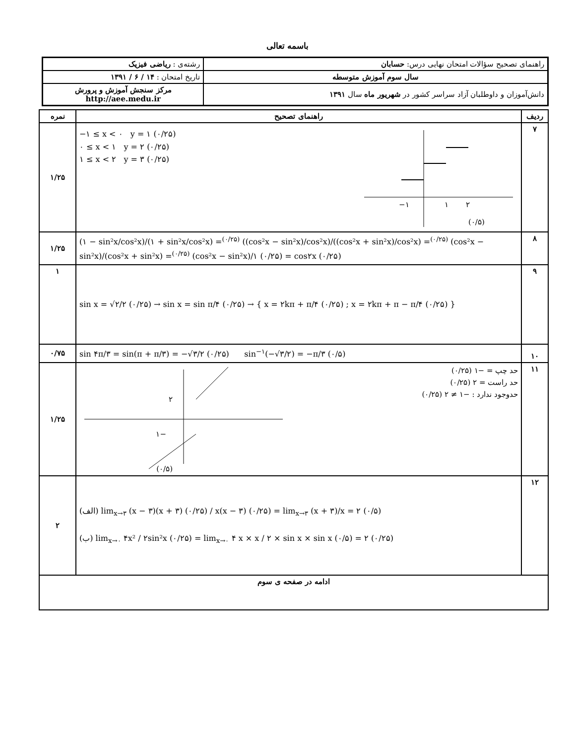باسمه تعالی
| راهنمای تصحیح سؤالات امتحان نهایی درس: حسابان | رشته‌ی : ریاضی فیزیک |
| سال سوم آموزش متوسطه | تاریخ امتحان : ۱۴ / ۶ / ۱۳۹۱ |
| دانش‌آموزان و داوطلبان آزاد سراسر کشور در شهریور ماه سال ۱۳۹۱ | مرکز سنجش آموزش و پرورش http://aee.medu.ir |
| ردیف | راهنمای تصحیح | نمره |
| --- | --- | --- |
| ۷ | −۱ ≤ x < ۰ y = ۱ (۰/۲۵) ۰ ≤ x < ۱ y = ۲ (۰/۲۵) ۱ ≤ x < ۲ y = ۳ (۰/۲۵) −۱ ۱ ۲ (۰/۵) | ۱/۲۵ |
| ۸ | (۱ − sin²x/cos²x)/(۱ + sin²x/cos²x) =<sup>(۰/۲۵)</sup> ((cos²x − sin²x)/cos²x)/((cos²x + sin²x)/cos²x) =<sup>(۰/۲۵)</sup> (cos²x − sin²x)/(cos²x + sin²x) =<sup>(۰/۲۵)</sup> (cos²x − sin²x)/۱ (۰/۲۵) = cos۲x (۰/۲۵) | ۱/۲۵ |
| ۹ | sin x = √۲/۲ (۰/۲۵) → sin x = sin π/۴ (۰/۲۵) → { x = ۲kπ + π/۴ (۰/۲۵) ; x = ۲kπ + π − π/۴ (۰/۲۵) } | ۱ |
| ۱۰ | sin ۴π/۳ = sin(π + π/۳) = −√۳/۲ (۰/۲۵) sin<sup>−۱</sup>(−√۳/۲) = −π/۳ (۰/۵) | ۰/۷۵ |
| ۱۱ | حد چپ = −۱ (۰/۲۵) حد راست = ۲ (۰/۲۵) حدوجود ندارد : −۱ ≠ ۲ (۰/۲۵) ۲ −۱ (۰/۵) | ۱/۲۵ |
| ۱۲ | (الف) lim<sub>x→۳</sub> (x − ۳)(x + ۳) (۰/۲۵) / x(x − ۳) (۰/۲۵) = lim<sub>x→۳</sub> (x + ۳)/x = ۲ (۰/۵) (ب) lim<sub>x→۰</sub> ۴x² / ۲sin²x (۰/۲۵) = lim<sub>x→۰</sub> ۴ x × x / ۲ × sin x × sin x (۰/۵) = ۲ (۰/۲۵) | ۲ |
| ادامه در صفحه ی سوم | | |